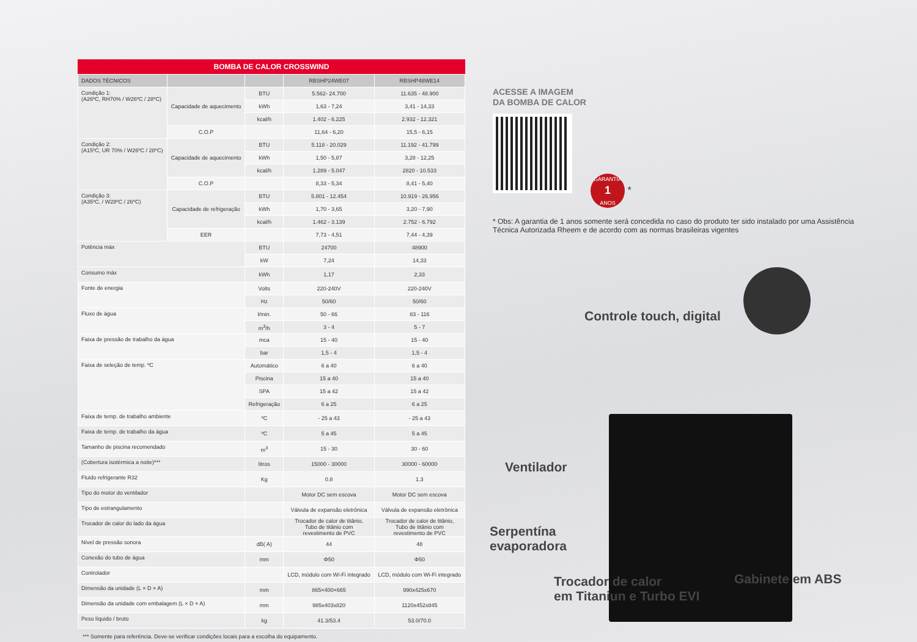BOMBA DE CALOR CROSSWIND
| DADOS TÉCNICOS | | | RBSHP24WE07 | RBSHP48WE14 |
| --- | --- | --- | --- | --- |
| Condição 1: (A26ºC, RH70% / W26ºC / 28ºC) | Capacidade de aquecimento | BTU | 5.562- 24.700 | 11.635 - 48.900 |
| | | kWh | 1,63 - 7,24 | 3,41 - 14,33 |
| | | kcal/h | 1.402 - 6.225 | 2.932 - 12.321 |
| | C.O.P | | 11,64 - 6,20 | 15,5 - 6,15 |
| Condição 2: (A15ºC, UR 70% / W26ºC / 28ºC) | Capacidade de aquecimento | BTU | 5.118 - 20.029 | 11.192 - 41.799 |
| | | kWh | 1,50 - 5,87 | 3,28 - 12,25 |
| | | kcal/h | 1.289 - 5.047 | 2820 - 10.533 |
| | C.O.P | | 8,33 - 5,34 | 8,41 - 5,40 |
| Condição 3: (A35ºC, / W28ºC / 26ºC) | Capacidade de refrigeração | BTU | 5.801 - 12.454 | 10.919 - 26.956 |
| | | kWh | 1,70 - 3,65 | 3,20 - 7,90 |
| | | kcal/h | 1.462 - 3.139 | 2.752 - 6.792 |
| | EER | | 7,73 - 4,51 | 7,44 - 4,39 |
| Potência máx | | BTU | 24700 | 48900 |
| | | kW | 7,24 | 14,33 |
| Consumo máx | | kWh | 1,17 | 2,33 |
| Fonte de energia | | Volts | 220-240V | 220-240V |
| | | Hz | 50/60 | 50/60 |
| Fluxo de água | | l/min. | 50 - 66 | 83 - 116 |
| | | m<sup>3</sup>/h | 3 - 4 | 5 - 7 |
| Faixa de pressão de trabalho da água | | mca | 15 - 40 | 15 - 40 |
| | | bar | 1,5 - 4 | 1,5 - 4 |
| Faixa de seleção de temp. ºC | | Automático | 6 a 40 | 6 a 40 |
| | | Piscina | 15 a 40 | 15 a 40 |
| | | SPA | 15 a 42 | 15 a 42 |
| | | Refrigeração | 6 a 25 | 6 a 25 |
| Faixa de temp. de trabalho ambiente | | ºC | - 25 a 43 | - 25 a 43 |
| Faixa de temp. de trabalho da água | | ºC | 5 a 45 | 5 a 45 |
| Tamanho de piscina recomendado | | m<sup>3</sup> | 15 - 30 | 30 - 60 |
| (Cobertura isotérmica a noite)*** | | litros | 15000 - 30000 | 30000 - 60000 |
| Fluido refrigerante R32 | | Kg | 0.8 | 1.3 |
| Tipo do motor do ventilador | | | Motor DC sem escova | Motor DC sem escova |
| Tipo de estrangulamento | | | Válvula de expansão eletrônica | Válvula de expansão eletrônica |
| Trocador de calor do lado da água | | | Trocador de calor de titânio, Tubo de titânio com revestimento de PVC | Trocador de calor de titânio, Tubo de titânio com revestimento de PVC |
| Nível de pressão sonora | | dB( A) | 44 | 48 |
| Conexão do tubo de água | | mm | Φ50 | Φ50 |
| Controlador | | | LCD, módulo com Wi-Fi integrado | LCD, módulo com Wi-Fi integrado |
| Dimensão da unidade (L × D × A) | | mm | 865×400×665 | 990x425x670 |
| Dimensão da unidade com embalagem (L × D × A) | | mm | 985x403x820 | 1120x452x845 |
| Peso líquido / bruto | | kg | 41.3/53.4 | 53.0/70.0 |
*** Somente para referência. Deve-se verificar condições locais para a escolha do equipamento.
ACESSE A IMAGEM
DA BOMBA DE CALOR
GARANTIA
1
ANOS *
* Obs: A garantia de 1 anos somente será concedida no caso do produto ter sido instalado por uma Assistência Técnica Autorizada Rheem e de acordo com as normas brasileiras vigentes
Controle touch, digital
Ventilador
Serpentína
evaporadora
Trocador de calor
em Titaniun e Turbo EVI
Gabinete em ABS